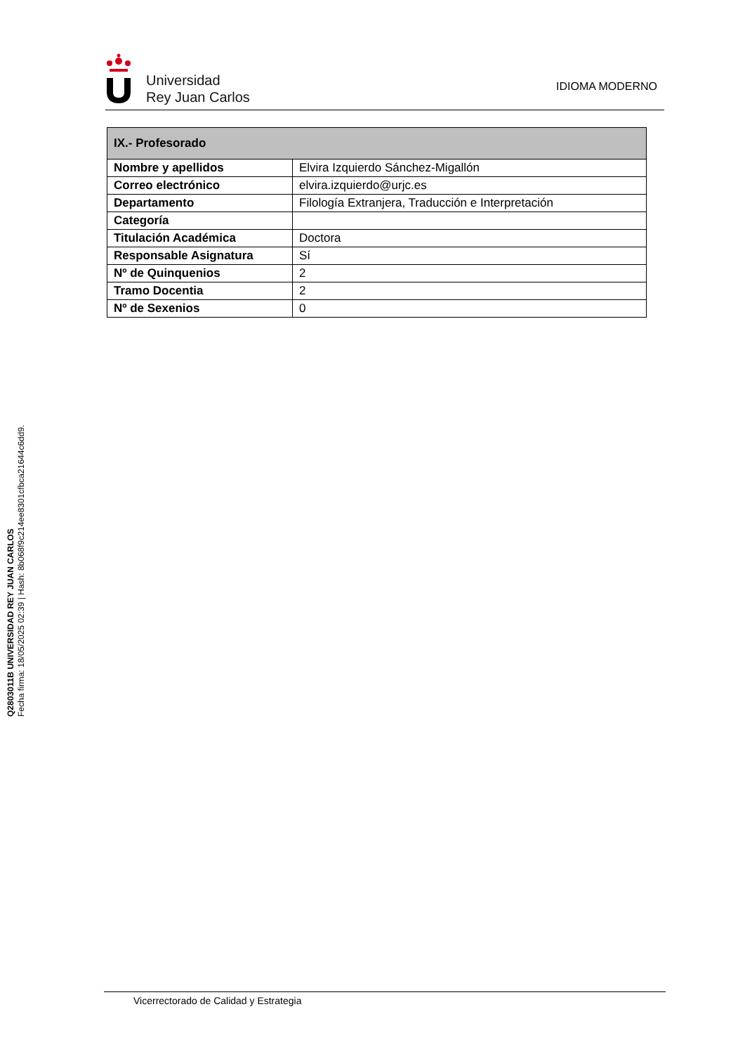Universidad
Rey Juan Carlos
IDIOMA MODERNO
| IX.- Profesorado | |
| --- | --- |
| Nombre y apellidos | Elvira Izquierdo Sánchez-Migallón |
| Correo electrónico | elvira.izquierdo@urjc.es |
| Departamento | Filología Extranjera, Traducción e Interpretación |
| Categoría | |
| Titulación Académica | Doctora |
| Responsable Asignatura | Sí |
| Nº de Quinquenios | 2 |
| Tramo Docentia | 2 |
| Nº de Sexenios | 0 |
Q2803011B UNIVERSIDAD REY JUAN CARLOS
Fecha firma: 18/05/2025 02:39 | Hash: 8b068f9c214ee8301cfbca21644c6dd9.
Vicerrectorado de Calidad y Estrategia